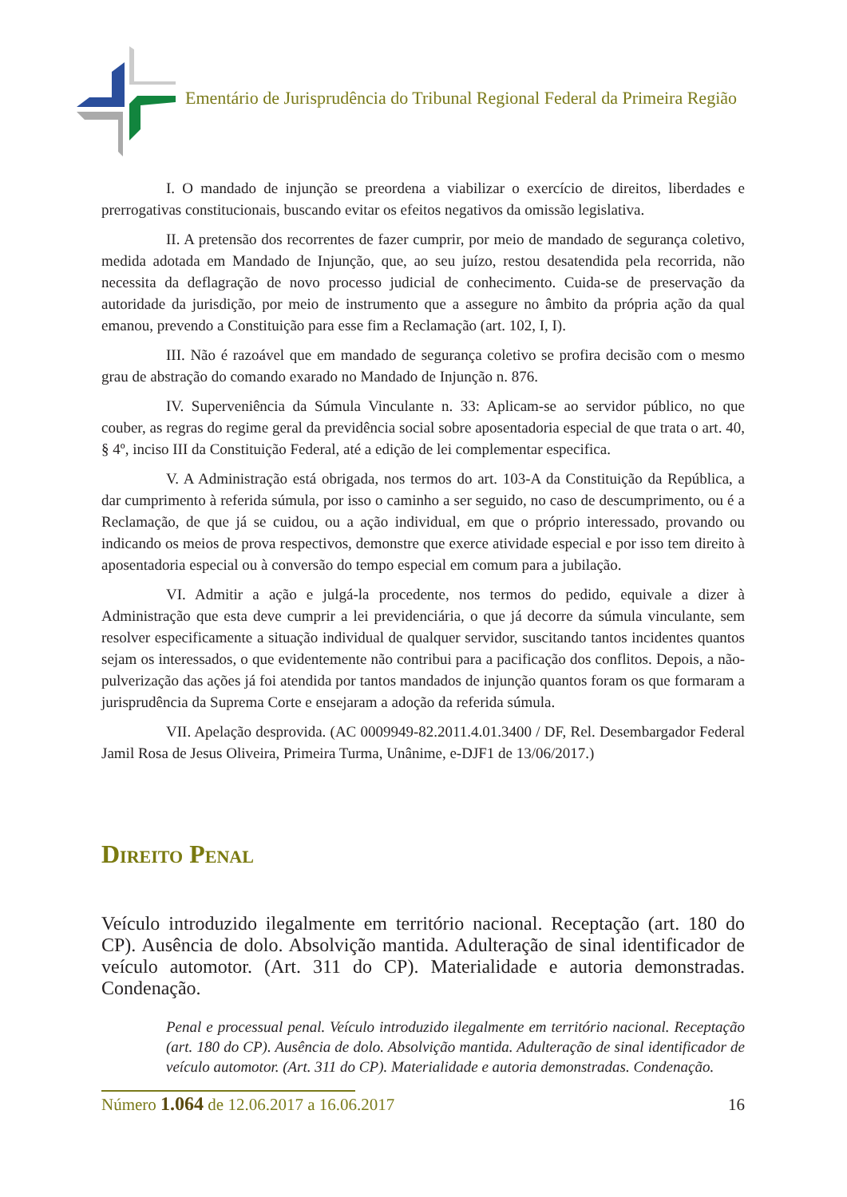Ementário de Jurisprudência do Tribunal Regional Federal da Primeira Região
I. O mandado de injunção se preordena a viabilizar o exercício de direitos, liberdades e prerrogativas constitucionais, buscando evitar os efeitos negativos da omissão legislativa.
II. A pretensão dos recorrentes de fazer cumprir, por meio de mandado de segurança coletivo, medida adotada em Mandado de Injunção, que, ao seu juízo, restou desatendida pela recorrida, não necessita da deflagração de novo processo judicial de conhecimento. Cuida-se de preservação da autoridade da jurisdição, por meio de instrumento que a assegure no âmbito da própria ação da qual emanou, prevendo a Constituição para esse fim a Reclamação (art. 102, I, I).
III. Não é razoável que em mandado de segurança coletivo se profira decisão com o mesmo grau de abstração do comando exarado no Mandado de Injunção n. 876.
IV. Superveniência da Súmula Vinculante n. 33: Aplicam-se ao servidor público, no que couber, as regras do regime geral da previdência social sobre aposentadoria especial de que trata o art. 40, § 4º, inciso III da Constituição Federal, até a edição de lei complementar especifica.
V. A Administração está obrigada, nos termos do art. 103-A da Constituição da República, a dar cumprimento à referida súmula, por isso o caminho a ser seguido, no caso de descumprimento, ou é a Reclamação, de que já se cuidou, ou a ação individual, em que o próprio interessado, provando ou indicando os meios de prova respectivos, demonstre que exerce atividade especial e por isso tem direito à aposentadoria especial ou à conversão do tempo especial em comum para a jubilação.
VI. Admitir a ação e julgá-la procedente, nos termos do pedido, equivale a dizer à Administração que esta deve cumprir a lei previdenciária, o que já decorre da súmula vinculante, sem resolver especificamente a situação individual de qualquer servidor, suscitando tantos incidentes quantos sejam os interessados, o que evidentemente não contribui para a pacificação dos conflitos. Depois, a não-pulverização das ações já foi atendida por tantos mandados de injunção quantos foram os que formaram a jurisprudência da Suprema Corte e ensejaram a adoção da referida súmula.
VII. Apelação desprovida. (AC 0009949-82.2011.4.01.3400 / DF, Rel. Desembargador Federal Jamil Rosa de Jesus Oliveira, Primeira Turma, Unânime, e-DJF1 de 13/06/2017.)
Direito Penal
Veículo introduzido ilegalmente em território nacional. Receptação (art. 180 do CP). Ausência de dolo. Absolvição mantida. Adulteração de sinal identificador de veículo automotor. (Art. 311 do CP). Materialidade e autoria demonstradas. Condenação.
Penal e processual penal. Veículo introduzido ilegalmente em território nacional. Receptação (art. 180 do CP). Ausência de dolo. Absolvição mantida. Adulteração de sinal identificador de veículo automotor. (Art. 311 do CP). Materialidade e autoria demonstradas. Condenação.
Número 1.064 de 12.06.2017 a 16.06.2017
16